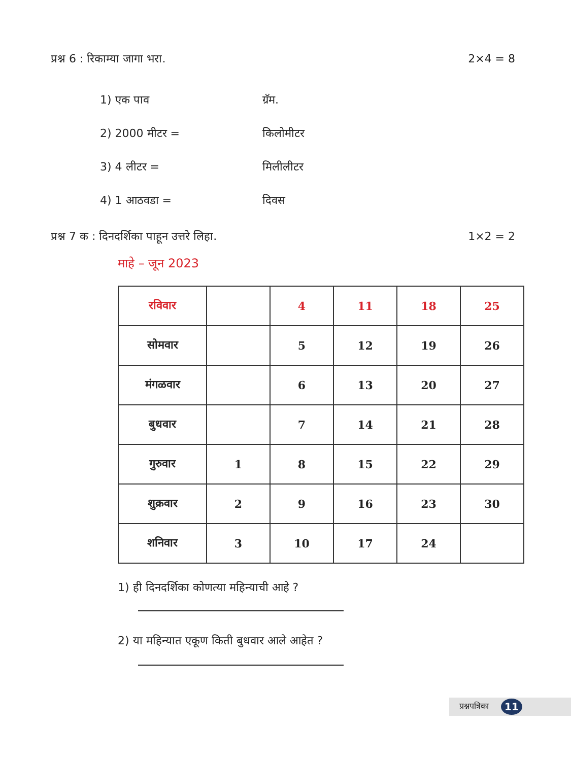प्रश्न 6 : रिकाम्या जागा भरा. 2×4 = 8
1) एक पाव ग्रॅम.
2) 2000 मीटर = किलोमीटर
3) 4 लीटर = मिलीलीटर
4) 1 आठवडा = दिवस
प्रश्न 7 क : दिनदर्शिका पाहून उत्तरे लिहा. 1×2 = 2
माहे – जून 2023
| रविवार | | 4 | 11 | 18 | 25 |
| सोमवार | | 5 | 12 | 19 | 26 |
| मंगळवार | | 6 | 13 | 20 | 27 |
| बुधवार | | 7 | 14 | 21 | 28 |
| गुरुवार | 1 | 8 | 15 | 22 | 29 |
| शुक्रवार | 2 | 9 | 16 | 23 | 30 |
| शनिवार | 3 | 10 | 17 | 24 | |
1) ही दिनदर्शिका कोणत्या महिन्याची आहे ?
2) या महिन्यात एकूण किती बुधवार आले आहेत ?
प्रश्नपत्रिका 11